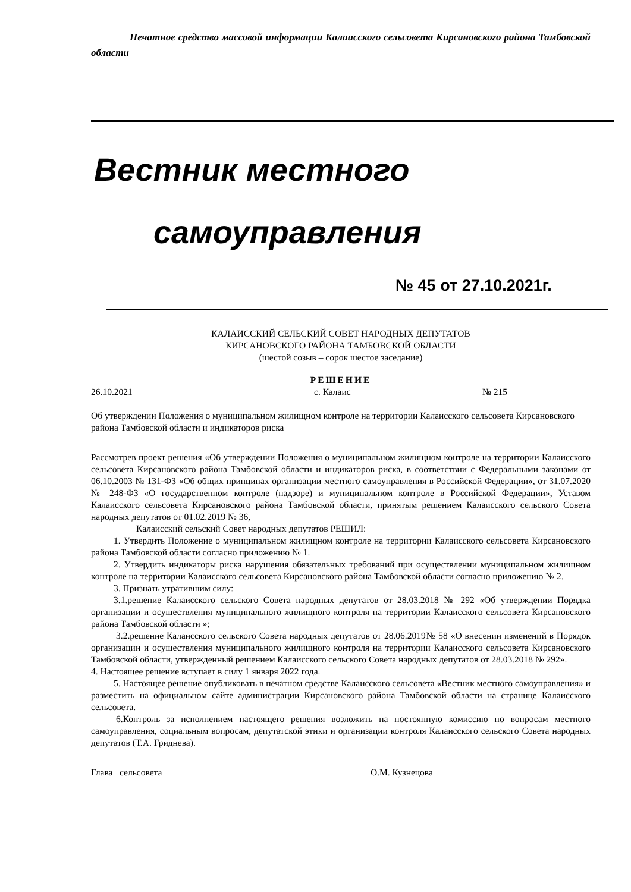Печатное средство массовой информации Калаисского сельсовета Кирсановского района Тамбовской области
Вестник местного
самоуправления
№ 45 от 27.10.2021г.
КАЛАИССКИЙ СЕЛЬСКИЙ СОВЕТ НАРОДНЫХ ДЕПУТАТОВ
КИРСАНОВСКОГО РАЙОНА ТАМБОВСКОЙ ОБЛАСТИ
(шестой созыв – сорок шестое заседание)
РЕШЕНИЕ
26.10.2021 с. Калаис № 215
Об утверждении Положения о муниципальном жилищном контроле на территории Калаисского сельсовета Кирсановского района Тамбовской области и индикаторов риска
Рассмотрев проект решения «Об утверждении Положения о муниципальном жилищном контроле на территории Калаисского сельсовета Кирсановского района Тамбовской области и индикаторов риска, в соответствии с Федеральными законами от 06.10.2003 № 131-ФЗ «Об общих принципах организации местного самоуправления в Российской Федерации», от 31.07.2020 № 248-ФЗ «О государственном контроле (надзоре) и муниципальном контроле в Российской Федерации», Уставом Калаисского сельсовета Кирсановского района Тамбовской области, принятым решением Калаисского сельского Совета народных депутатов от 01.02.2019 № 36,
Калаисский сельский Совет народных депутатов РЕШИЛ:
1. Утвердить Положение о муниципальном жилищном контроле на территории Калаисского сельсовета Кирсановского района Тамбовской области согласно приложению № 1.
2. Утвердить индикаторы риска нарушения обязательных требований при осуществлении муниципальном жилищном контроле на территории Калаисского сельсовета Кирсановского района Тамбовской области согласно приложению № 2.
3. Признать утратившим силу:
3.1.решение Калаисского сельского Совета народных депутатов от 28.03.2018 № 292 «Об утверждении Порядка организации и осуществления муниципального жилищного контроля на территории Калаисского сельсовета Кирсановского района Тамбовской области »;
3.2.решение Калаисского сельского Совета народных депутатов от 28.06.2019№ 58 «О внесении изменений в Порядок организации и осуществления муниципального жилищного контроля на территории Калаисского сельсовета Кирсановского Тамбовской области, утвержденный решением Калаисского сельского Совета народных депутатов от 28.03.2018 № 292».
4. Настоящее решение вступает в силу 1 января 2022 года.
5. Настоящее решение опубликовать в печатном средстве Калаисского сельсовета «Вестник местного самоуправления» и разместить на официальном сайте администрации Кирсановского района Тамбовской области на странице Калаисского сельсовета.
6.Контроль за исполнением настоящего решения возложить на постоянную комиссию по вопросам местного самоуправления, социальным вопросам, депутатской этики и организации контроля Калаисского сельского Совета народных депутатов (Т.А. Гриднева).
Глава сельсовета О.М. Кузнецова